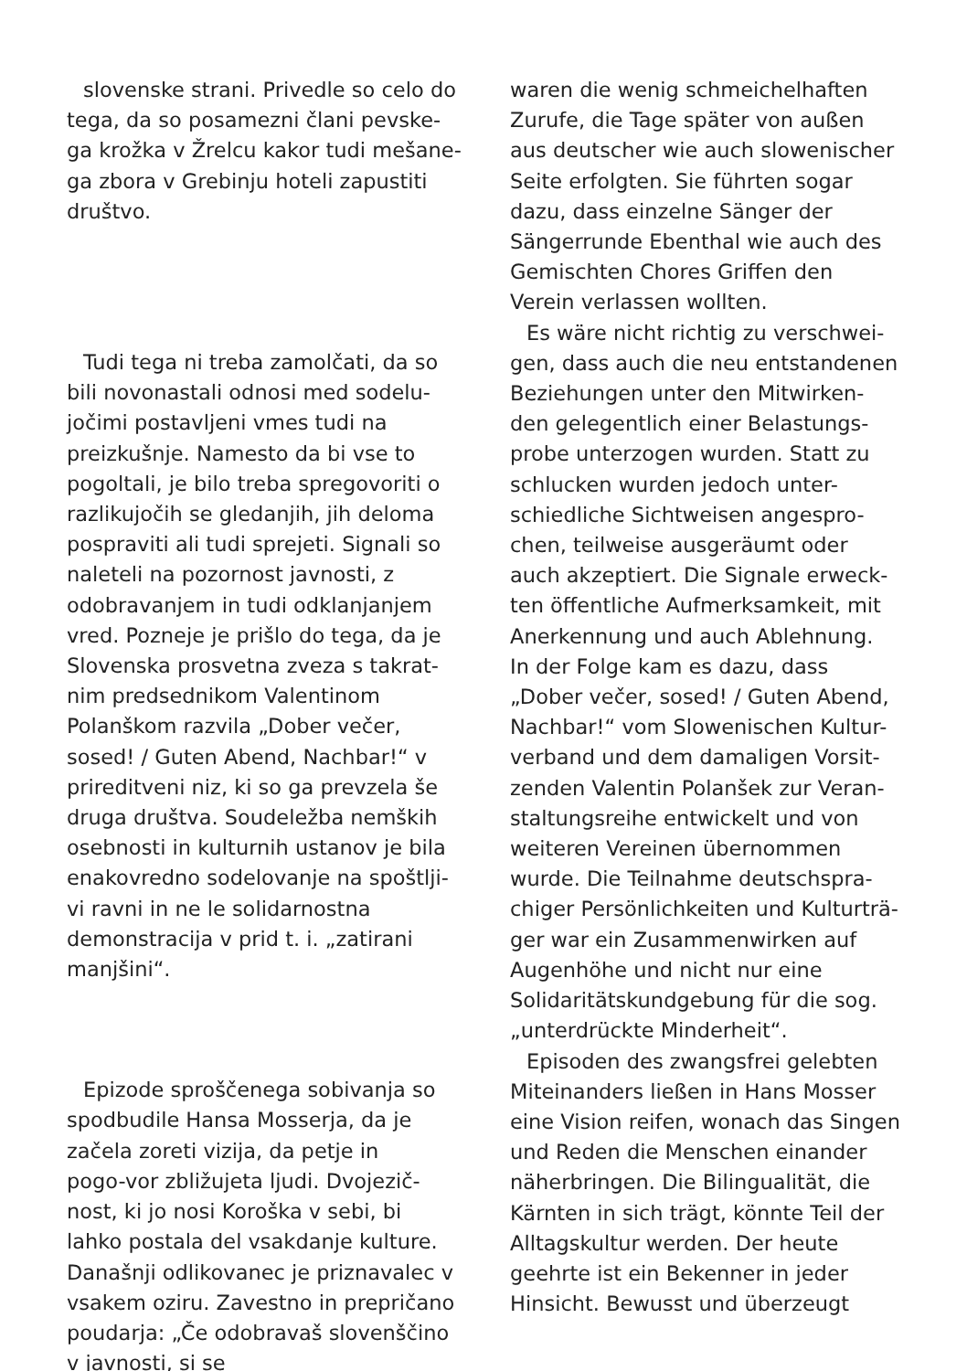slovenske strani. Privedle so celo do
tega, da so posamezni člani pevske-
ga krožka v Žrelcu kakor tudi mešane-
ga zbora v Grebinju hoteli zapustiti
društvo.
Tudi tega ni treba zamolčati, da so
bili novonastali odnosi med sodelu-
jočimi postavljeni vmes tudi na
preizkušnje. Namesto da bi vse to
pogoltali, je bilo treba spregovoriti o
razlikujočih se gledanjih, jih deloma
pospraviti ali tudi sprejeti. Signali so
naleteli na pozornost javnosti, z
odobravanjem in tudi odklanjanjem
vred. Pozneje je prišlo do tega, da je
Slovenska prosvetna zveza s takrat-
nim predsednikom Valentinom
Polanškom razvila „Dober večer,
sosed! / Guten Abend, Nachbar!“ v
prireditveni niz, ki so ga prevzela še
druga društva. Soudeležba nemških
osebnosti in kulturnih ustanov je bila
enakovredno sodelovanje na spoštlji-
vi ravni in ne le solidarnostna
demonstracija v prid t. i. „zatirani
manjšini“.
Epizode sproščenega sobivanja so
spodbudile Hansa Mosserja, da je
začela zoreti vizija, da petje in
pogo-vor zbližujeta ljudi. Dvojezič-
nost, ki jo nosi Koroška v sebi, bi
lahko postala del vsakdanje kulture.
Današnji odlikovanec je priznavalec v
vsakem oziru. Zavestno in prepričano
poudarja: „Če odobravaš slovenščino
v javnosti, si se
waren die wenig schmeichelhaften
Zurufe, die Tage später von außen
aus deutscher wie auch slowenischer
Seite erfolgten. Sie führten sogar
dazu, dass einzelne Sänger der
Sängerrunde Ebenthal wie auch des
Gemischten Chores Griffen den
Verein verlassen wollten.
Es wäre nicht richtig zu verschwei-
gen, dass auch die neu entstandenen
Beziehungen unter den Mitwirken-
den gelegentlich einer Belastungs-
probe unterzogen wurden. Statt zu
schlucken wurden jedoch unter-
schiedliche Sichtweisen angespro-
chen, teilweise ausgeräumt oder
auch akzeptiert. Die Signale erweck-
ten öffentliche Aufmerksamkeit, mit
Anerkennung und auch Ablehnung.
In der Folge kam es dazu, dass
„Dober večer, sosed! / Guten Abend,
Nachbar!“ vom Slowenischen Kultur-
verband und dem damaligen Vorsit-
zenden Valentin Polanšek zur Veran-
staltungsreihe entwickelt und von
weiteren Vereinen übernommen
wurde. Die Teilnahme deutschspra-
chiger Persönlichkeiten und Kulturträ-
ger war ein Zusammenwirken auf
Augenhöhe und nicht nur eine
Solidaritätskundgebung für die sog.
„unterdrückte Minderheit“.
Episoden des zwangsfrei gelebten
Miteinanders ließen in Hans Mosser
eine Vision reifen, wonach das Singen
und Reden die Menschen einander
näherbringen. Die Bilingualität, die
Kärnten in sich trägt, könnte Teil der
Alltagskultur werden. Der heute
geehrte ist ein Bekenner in jeder
Hinsicht. Bewusst und überzeugt